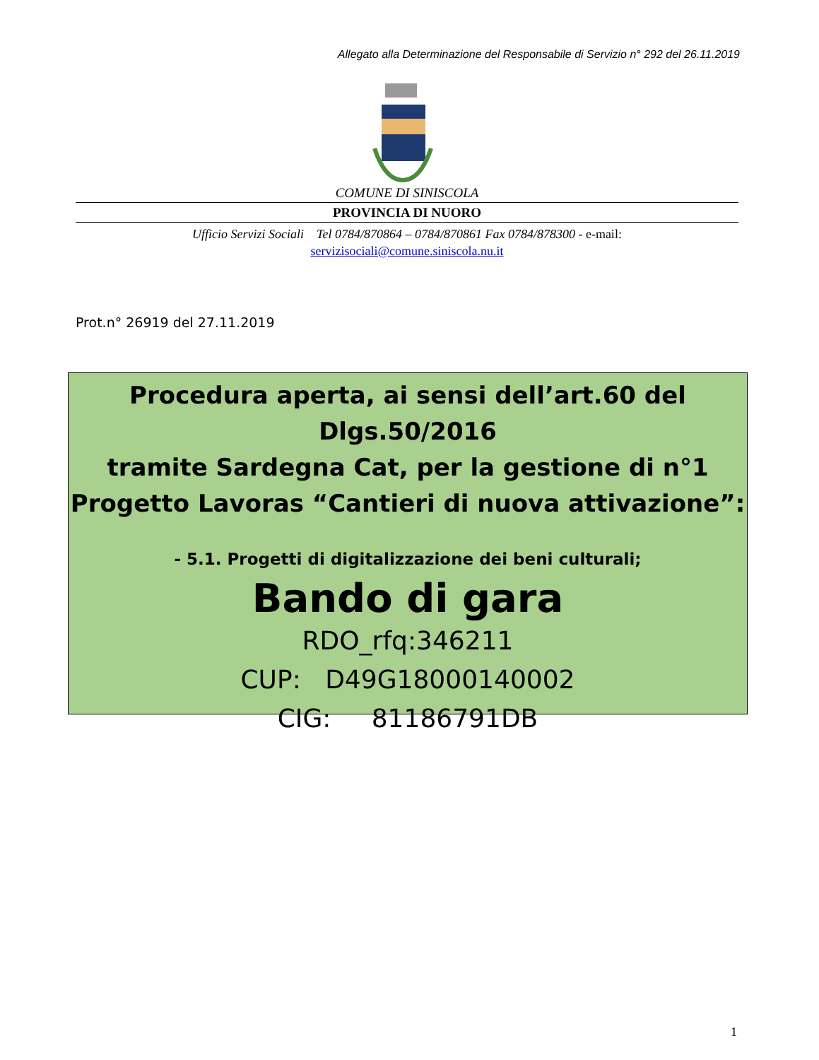Allegato alla Determinazione del Responsabile di Servizio n° 292 del 26.11.2019
COMUNE DI SINISCOLA
PROVINCIA DI NUORO
Ufficio Servizi Sociali Tel 0784/870864 – 0784/870861 Fax 0784/878300 - e-mail:
servizisociali@comune.siniscola.nu.it
Prot.n° 26919 del 27.11.2019
Procedura aperta, ai sensi dell’art.60 del Dlgs.50/2016
tramite Sardegna Cat, per la gestione di n°1
Progetto Lavoras “Cantieri di nuova attivazione”:
- 5.1. Progetti di digitalizzazione dei beni culturali;
Bando di gara
RDO_rfq:346211
CUP: D49G18000140002
CIG: 81186791DB
1